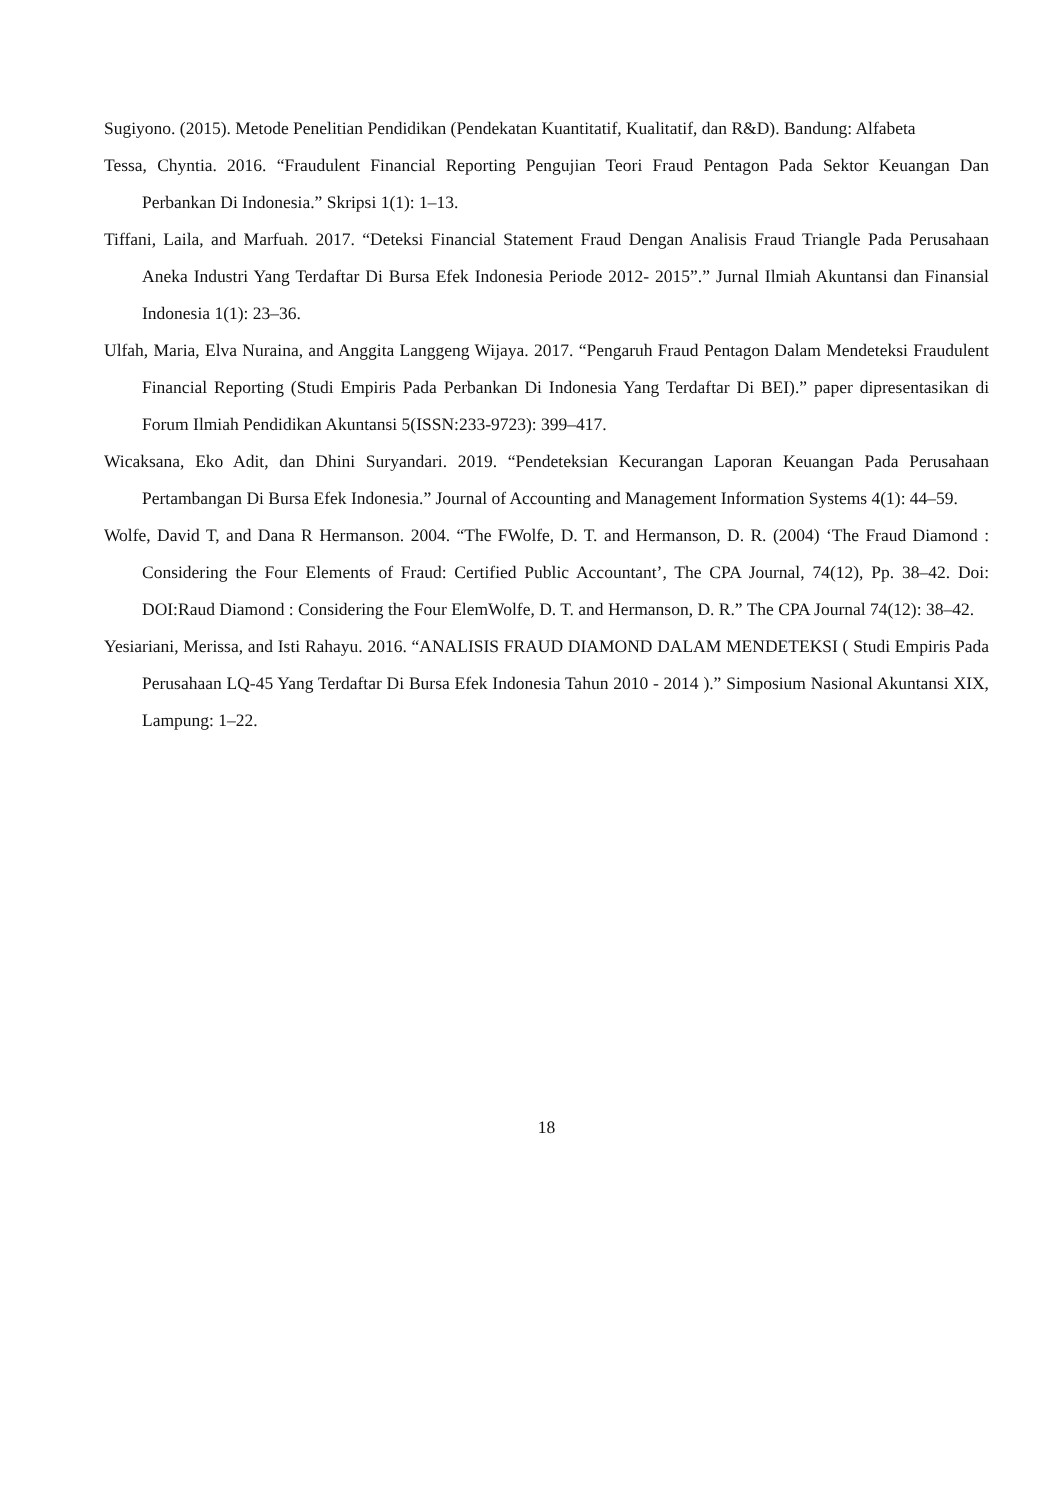Sugiyono. (2015). Metode Penelitian Pendidikan (Pendekatan Kuantitatif, Kualitatif, dan R&D). Bandung: Alfabeta
Tessa, Chyntia. 2016. “Fraudulent Financial Reporting Pengujian Teori Fraud Pentagon Pada Sektor Keuangan Dan Perbankan Di Indonesia.” Skripsi 1(1): 1–13.
Tiffani, Laila, and Marfuah. 2017. “Deteksi Financial Statement Fraud Dengan Analisis Fraud Triangle Pada Perusahaan Aneka Industri Yang Terdaftar Di Bursa Efek Indonesia Periode 2012- 2015”.” Jurnal Ilmiah Akuntansi dan Finansial Indonesia 1(1): 23–36.
Ulfah, Maria, Elva Nuraina, and Anggita Langgeng Wijaya. 2017. “Pengaruh Fraud Pentagon Dalam Mendeteksi Fraudulent Financial Reporting (Studi Empiris Pada Perbankan Di Indonesia Yang Terdaftar Di BEI).” paper dipresentasikan di Forum Ilmiah Pendidikan Akuntansi 5(ISSN:233-9723): 399–417.
Wicaksana, Eko Adit, dan Dhini Suryandari. 2019. “Pendeteksian Kecurangan Laporan Keuangan Pada Perusahaan Pertambangan Di Bursa Efek Indonesia.” Journal of Accounting and Management Information Systems 4(1): 44–59.
Wolfe, David T, and Dana R Hermanson. 2004. “The FWolfe, D. T. and Hermanson, D. R. (2004) ‘The Fraud Diamond : Considering the Four Elements of Fraud: Certified Public Accountant’, The CPA Journal, 74(12), Pp. 38–42. Doi: DOI:Raud Diamond : Considering the Four ElemWolfe, D. T. and Hermanson, D. R.” The CPA Journal 74(12): 38–42.
Yesiariani, Merissa, and Isti Rahayu. 2016. “ANALISIS FRAUD DIAMOND DALAM MENDETEKSI ( Studi Empiris Pada Perusahaan LQ-45 Yang Terdaftar Di Bursa Efek Indonesia Tahun 2010 - 2014 ).” Simposium Nasional Akuntansi XIX, Lampung: 1–22.
18